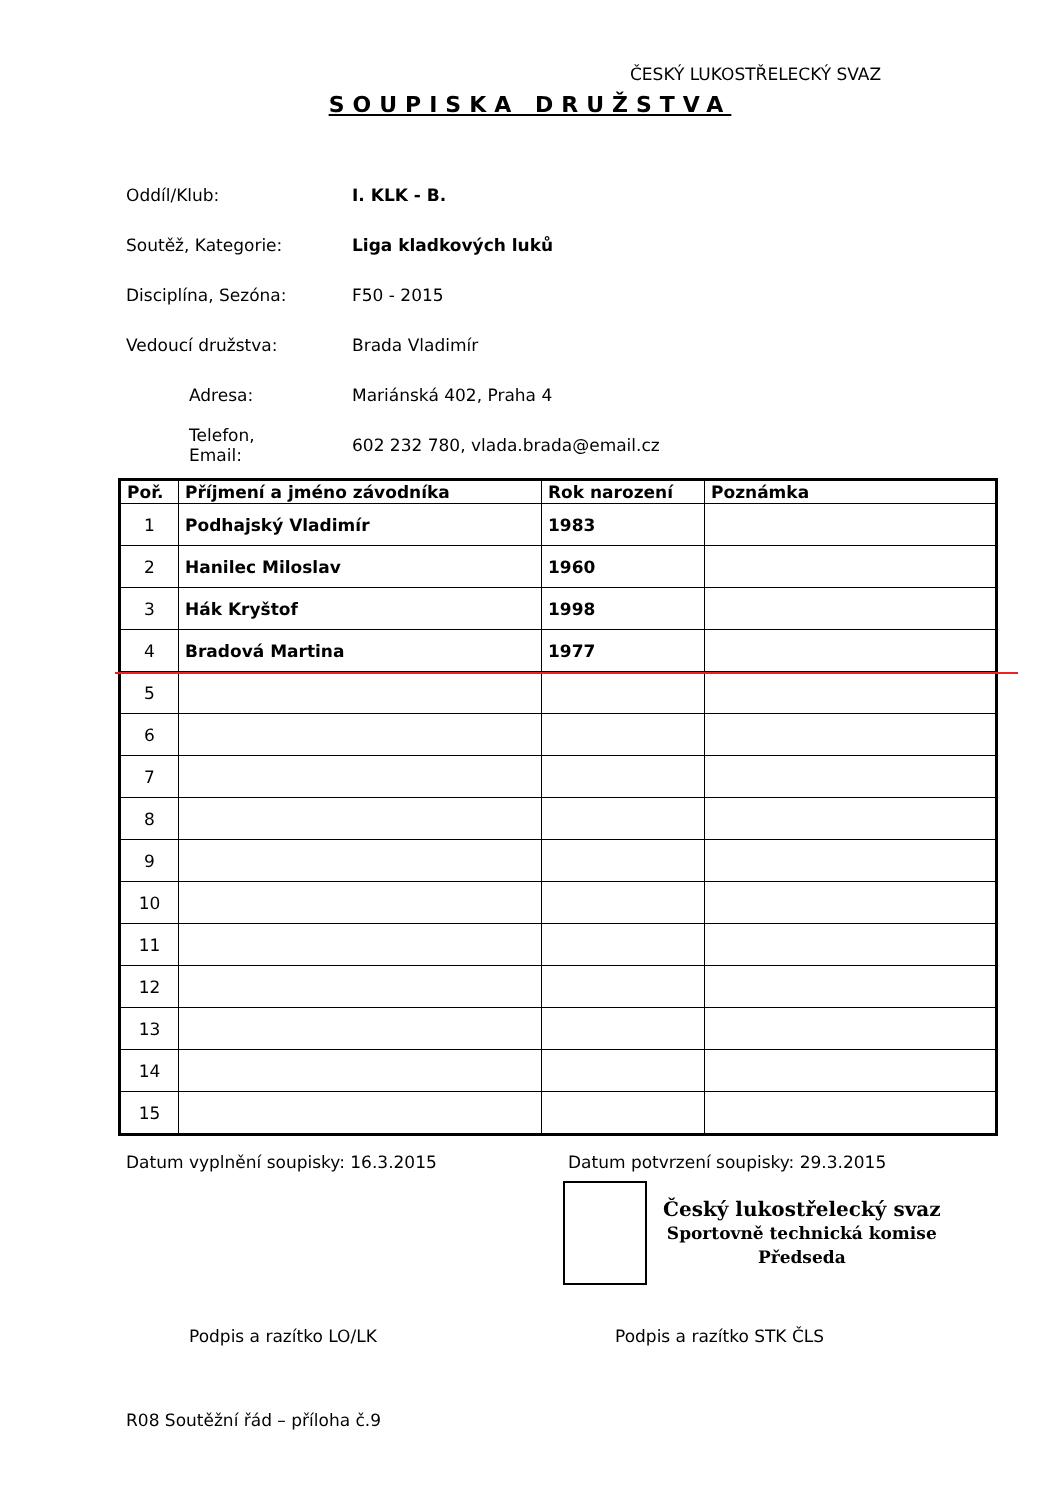ČESKÝ LUKOSTŘELECKÝ SVAZ
SOUPISKA DRUŽSTVA
Oddíl/Klub: I. KLK - B.
Soutěž, Kategorie: Liga kladkových luků
Disciplína, Sezóna:
F50 - 2015
Vedoucí družstva:
Brada Vladimír
Adresa:
Mariánská 402, Praha 4
Telefon,
Email:
602 232 780, vlada.brada@email.cz
| Poř. | Příjmení a jméno závodníka | Rok narození | Poznámka |
| --- | --- | --- | --- |
| 1 | Podhajský Vladimír | 1983 | |
| 2 | Hanilec Miloslav | 1960 | |
| 3 | Hák Kryštof | 1998 | |
| 4 | Bradová Martina | 1977 | |
| 5 | | | |
| 6 | | | |
| 7 | | | |
| 8 | | | |
| 9 | | | |
| 10 | | | |
| 11 | | | |
| 12 | | | |
| 13 | | | |
| 14 | | | |
| 15 | | | |
Datum vyplnění soupisky: 16.3.2015
Datum potvrzení soupisky: 29.3.2015
Český lukostřelecký svaz
Sportovně technická komise
Předseda
Podpis a razítko LO/LK Podpis a razítko STK ČLS
R08 Soutěžní řád – příloha č.9